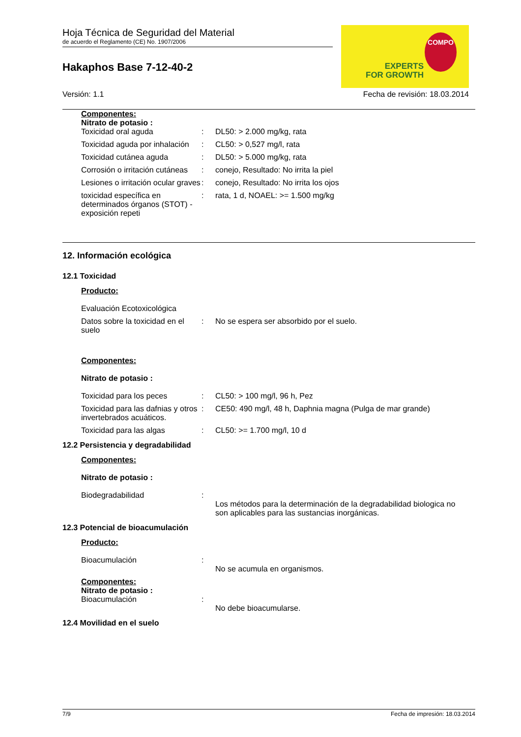Hoja Técnica de Seguridad del Material
de acuerdo el Reglamento (CE) No. 1907/2006
Hakaphos Base 7-12-40-2
EXPERTS
FOR GROWTH
COMPO
Versión: 1.1 Fecha de revisión: 18.03.2014
Componentes:
Nitrato de potasio :
Toxicidad oral aguda : DL50: > 2.000 mg/kg, rata
Toxicidad aguda por inhalación
: CL50: > 0,527 mg/l, rata
Toxicidad cutánea aguda : DL50: > 5.000 mg/kg, rata
Corrosión o irritación cutáneas
: conejo, Resultado: No irrita la piel
Lesiones o irritación ocular graves
: conejo, Resultado: No irrita los ojos
toxicidad específica en determinados órganos (STOT) - exposición repeti
: rata, 1 d, NOAEL: >= 1.500 mg/kg
12. Información ecológica
12.1 Toxicidad
Producto:
Evaluación Ecotoxicológica
Datos sobre la toxicidad en el suelo
: No se espera ser absorbido por el suelo.
Componentes:
Nitrato de potasio :
Toxicidad para los peces : CL50: > 100 mg/l, 96 h, Pez
Toxicidad para las dafnias y otros invertebrados acuáticos.
: CE50: 490 mg/l, 48 h, Daphnia magna (Pulga de mar grande)
Toxicidad para las algas : CL50: >= 1.700 mg/l, 10 d
12.2 Persistencia y degradabilidad
Componentes:
Nitrato de potasio :
Biodegradabilidad :
Los métodos para la determinación de la degradabilidad biologica no son aplicables para las sustancias inorgánicas.
12.3 Potencial de bioacumulación
Producto:
Bioacumulación :
No se acumula en organismos.
Componentes:
Nitrato de potasio :
Bioacumulación :
No debe bioacumularse.
12.4 Movilidad en el suelo
7/9 Fecha de impresión: 18.03.2014